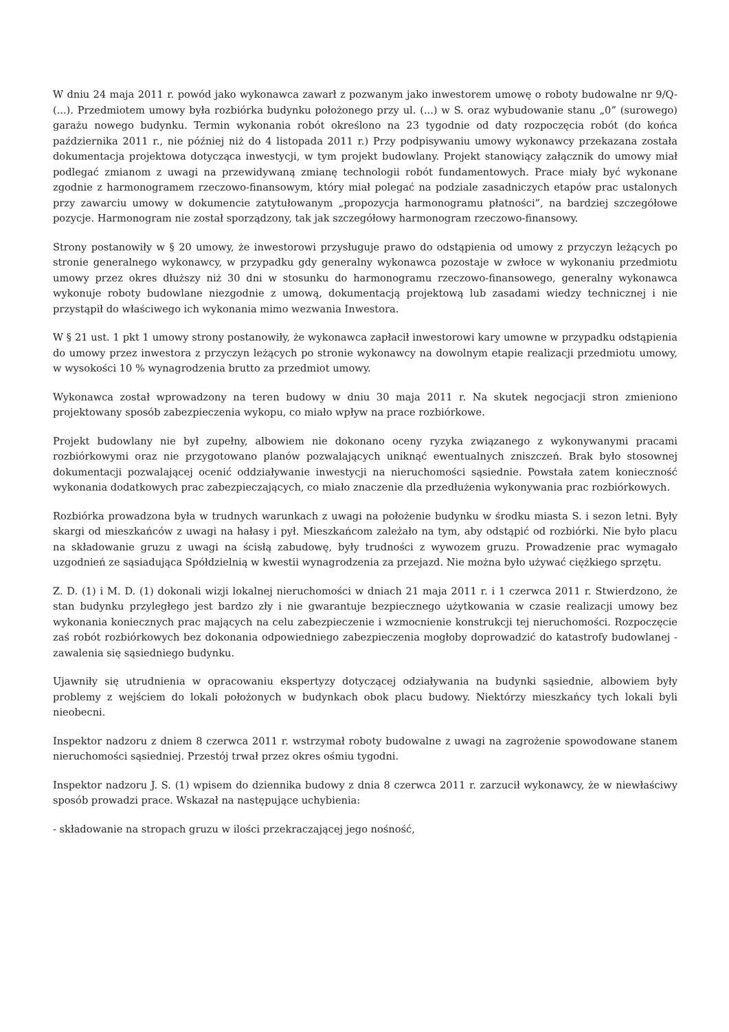W dniu 24 maja 2011 r. powód jako wykonawca zawarł z pozwanym jako inwestorem umowę o roboty budowalne nr 9/Q- (...). Przedmiotem umowy była rozbiórka budynku położonego przy ul. (...) w S. oraz wybudowanie stanu „0” (surowego) garażu nowego budynku. Termin wykonania robót określono na 23 tygodnie od daty rozpoczęcia robót (do końca października 2011 r., nie później niż do 4 listopada 2011 r.) Przy podpisywaniu umowy wykonawcy przekazana została dokumentacja projektowa dotycząca inwestycji, w tym projekt budowlany. Projekt stanowiący załącznik do umowy miał podlegać zmianom z uwagi na przewidywaną zmianę technologii robót fundamentowych. Prace miały być wykonane zgodnie z harmonogramem rzeczowo-finansowym, który miał polegać na podziale zasadniczych etapów prac ustalonych przy zawarciu umowy w dokumencie zatytułowanym „propozycja harmonogramu płatności”, na bardziej szczegółowe pozycje. Harmonogram nie został sporządzony, tak jak szczegółowy harmonogram rzeczowo-finansowy.
Strony postanowiły w § 20 umowy, że inwestorowi przysługuje prawo do odstąpienia od umowy z przyczyn leżących po stronie generalnego wykonawcy, w przypadku gdy generalny wykonawca pozostaje w zwłoce w wykonaniu przedmiotu umowy przez okres dłuższy niż 30 dni w stosunku do harmonogramu rzeczowo-finansowego, generalny wykonawca wykonuje roboty budowlane niezgodnie z umową, dokumentacją projektową lub zasadami wiedzy technicznej i nie przystąpił do właściwego ich wykonania mimo wezwania Inwestora.
W § 21 ust. 1 pkt 1 umowy strony postanowiły, że wykonawca zapłacił inwestorowi kary umowne w przypadku odstąpienia do umowy przez inwestora z przyczyn leżących po stronie wykonawcy na dowolnym etapie realizacji przedmiotu umowy, w wysokości 10 % wynagrodzenia brutto za przedmiot umowy.
Wykonawca został wprowadzony na teren budowy w dniu 30 maja 2011 r. Na skutek negocjacji stron zmieniono projektowany sposób zabezpieczenia wykopu, co miało wpływ na prace rozbiórkowe.
Projekt budowlany nie był zupełny, albowiem nie dokonano oceny ryzyka związanego z wykonywanymi pracami rozbiórkowymi oraz nie przygotowano planów pozwalających uniknąć ewentualnych zniszczeń. Brak było stosownej dokumentacji pozwalającej ocenić oddziaływanie inwestycji na nieruchomości sąsiednie. Powstała zatem konieczność wykonania dodatkowych prac zabezpieczających, co miało znaczenie dla przedłużenia wykonywania prac rozbiórkowych.
Rozbiórka prowadzona była w trudnych warunkach z uwagi na położenie budynku w środku miasta S. i sezon letni. Były skargi od mieszkańców z uwagi na hałasy i pył. Mieszkańcom zależało na tym, aby odstąpić od rozbiórki. Nie było placu na składowanie gruzu z uwagi na ścisłą zabudowę, były trudności z wywozem gruzu. Prowadzenie prac wymagało uzgodnień ze sąsiadująca Spółdzielnią w kwestii wynagrodzenia za przejazd. Nie można było używać ciężkiego sprzętu.
Z. D. (1) i M. D. (1) dokonali wizji lokalnej nieruchomości w dniach 21 maja 2011 r. i 1 czerwca 2011 r. Stwierdzono, że stan budynku przyległego jest bardzo zły i nie gwarantuje bezpiecznego użytkowania w czasie realizacji umowy bez wykonania koniecznych prac mających na celu zabezpieczenie i wzmocnienie konstrukcji tej nieruchomości. Rozpoczęcie zaś robót rozbiórkowych bez dokonania odpowiedniego zabezpieczenia mogłoby doprowadzić do katastrofy budowlanej - zawalenia się sąsiedniego budynku.
Ujawniły się utrudnienia w opracowaniu ekspertyzy dotyczącej odziaływania na budynki sąsiednie, albowiem były problemy z wejściem do lokali położonych w budynkach obok placu budowy. Niektórzy mieszkańcy tych lokali byli nieobecni.
Inspektor nadzoru z dniem 8 czerwca 2011 r. wstrzymał roboty budowalne z uwagi na zagrożenie spowodowane stanem nieruchomości sąsiedniej. Przestój trwał przez okres ośmiu tygodni.
Inspektor nadzoru J. S. (1) wpisem do dziennika budowy z dnia 8 czerwca 2011 r. zarzucił wykonawcy, że w niewłaściwy sposób prowadzi prace. Wskazał na następujące uchybienia:
- składowanie na stropach gruzu w ilości przekraczającej jego nośność,